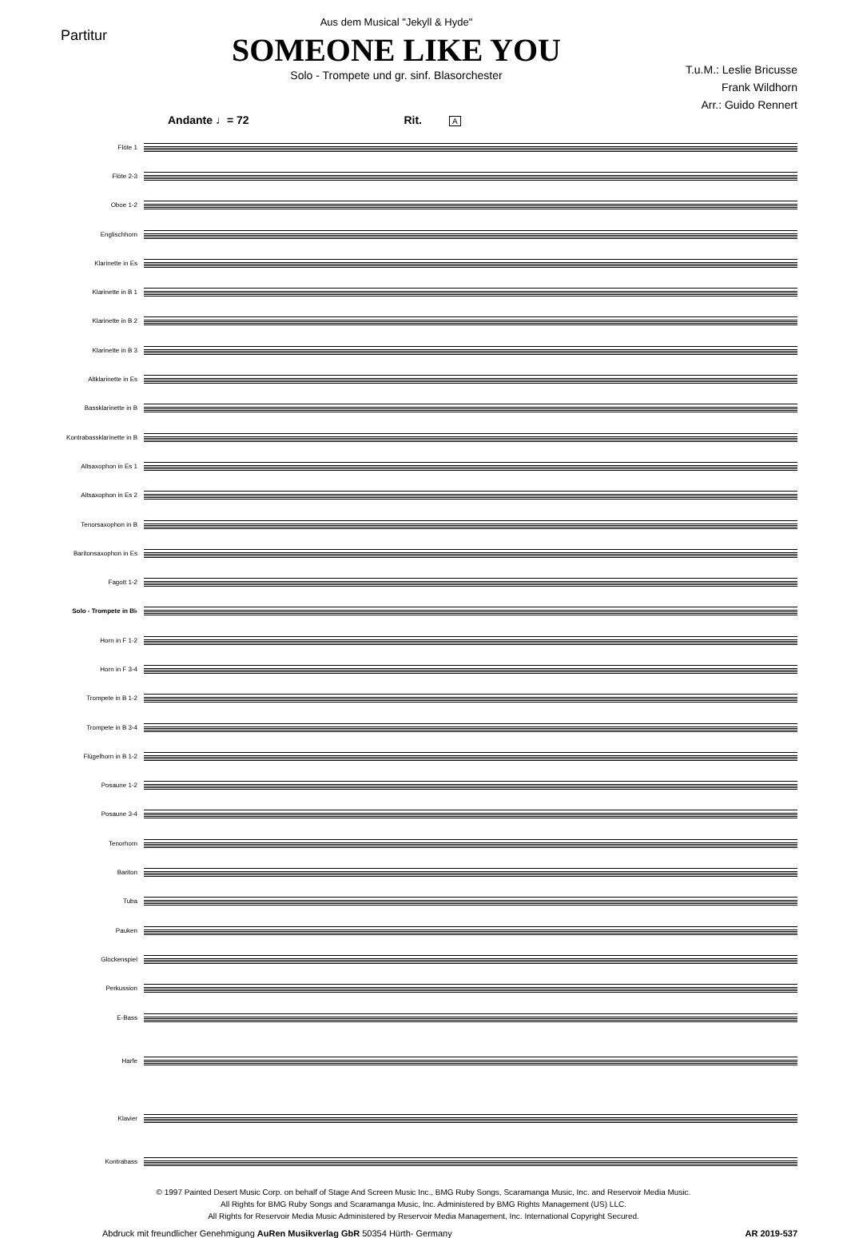Partitur
Aus dem Musical "Jekyll & Hyde"
SOMEONE LIKE YOU
Solo - Trompete und gr. sinf. Blasorchester
T.u.M.: Leslie Bricusse
Frank Wildhorn
Arr.: Guido Rennert
Andante ♩= 72 Rit. A
Flöte 1
Flöte 2-3
Oboe 1-2
Englischhorn
Klarinette in Es
Klarinette in B 1
Klarinette in B 2
Klarinette in B 3
Altklarinette in Es
Bassklarinette in B
Kontrabassklarinette in B
Altsaxophon in Es 1
Altsaxophon in Es 2
Tenorsaxophon in B
Baritonsaxophon in Es
Fagott 1-2
Solo - Trompete in B♭
Horn in F 1-2
Horn in F 3-4
Trompete in B 1-2
Trompete in B 3-4
Flügelhorn in B 1-2
Posaune 1-2
Posaune 3-4
Tenorhorn
Bariton
Tuba
Pauken
Glockenspiel
Perkussion
E-Bass
Harfe
Klavier
Kontrabass
© 1997 Painted Desert Music Corp. on behalf of Stage And Screen Music Inc., BMG Ruby Songs, Scaramanga Music, Inc. and Reservoir Media Music.
All Rights for BMG Ruby Songs and Scaramanga Music, Inc. Administered by BMG Rights Management (US) LLC.
All Rights for Reservoir Media Music Administered by Reservoir Media Management, Inc. International Copyright Secured.
Abdruck mit freundlicher Genehmigung AuRen Musikverlag GbR 50354 Hürth- Germany AR 2019-537